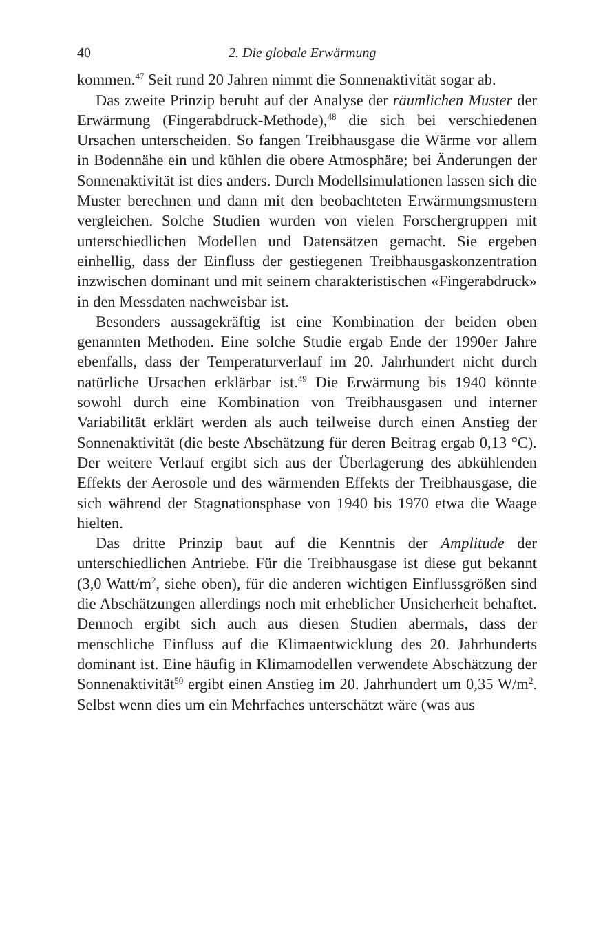40 2. Die globale Erwärmung
kommen.<sup>47</sup> Seit rund 20 Jahren nimmt die Sonnenaktivität sogar ab.
Das zweite Prinzip beruht auf der Analyse der räumlichen Muster der Erwärmung (Fingerabdruck-Methode),<sup>48</sup> die sich bei verschiedenen Ursachen unterscheiden. So fangen Treibhausgase die Wärme vor allem in Bodennähe ein und kühlen die obere Atmosphäre; bei Änderungen der Sonnenaktivität ist dies anders. Durch Modellsimulationen lassen sich die Muster berechnen und dann mit den beobachteten Erwärmungsmustern vergleichen. Solche Studien wurden von vielen Forschergruppen mit unterschiedlichen Modellen und Datensätzen gemacht. Sie ergeben einhellig, dass der Einfluss der gestiegenen Treibhausgaskonzentration inzwischen dominant und mit seinem charakteristischen «Fingerabdruck» in den Messdaten nachweisbar ist.
Besonders aussagekräftig ist eine Kombination der beiden oben genannten Methoden. Eine solche Studie ergab Ende der 1990er Jahre ebenfalls, dass der Temperaturverlauf im 20. Jahrhundert nicht durch natürliche Ursachen erklärbar ist.<sup>49</sup> Die Erwärmung bis 1940 könnte sowohl durch eine Kombination von Treibhausgasen und interner Variabilität erklärt werden als auch teilweise durch einen Anstieg der Sonnenaktivität (die beste Abschätzung für deren Beitrag ergab 0,13 °C). Der weitere Verlauf ergibt sich aus der Überlagerung des abkühlenden Effekts der Aerosole und des wärmenden Effekts der Treibhausgase, die sich während der Stagnationsphase von 1940 bis 1970 etwa die Waage hielten.
Das dritte Prinzip baut auf die Kenntnis der Amplitude der unterschiedlichen Antriebe. Für die Treibhausgase ist diese gut bekannt (3,0 Watt/m<sup>2</sup>, siehe oben), für die anderen wichtigen Einflussgrößen sind die Abschätzungen allerdings noch mit erheblicher Unsicherheit behaftet. Dennoch ergibt sich auch aus diesen Studien abermals, dass der menschliche Einfluss auf die Klimaentwicklung des 20. Jahrhunderts dominant ist. Eine häufig in Klimamodellen verwendete Abschätzung der Sonnenaktivität<sup>50</sup> ergibt einen Anstieg im 20. Jahrhundert um 0,35 W/m<sup>2</sup>. Selbst wenn dies um ein Mehrfaches unterschätzt wäre (was aus